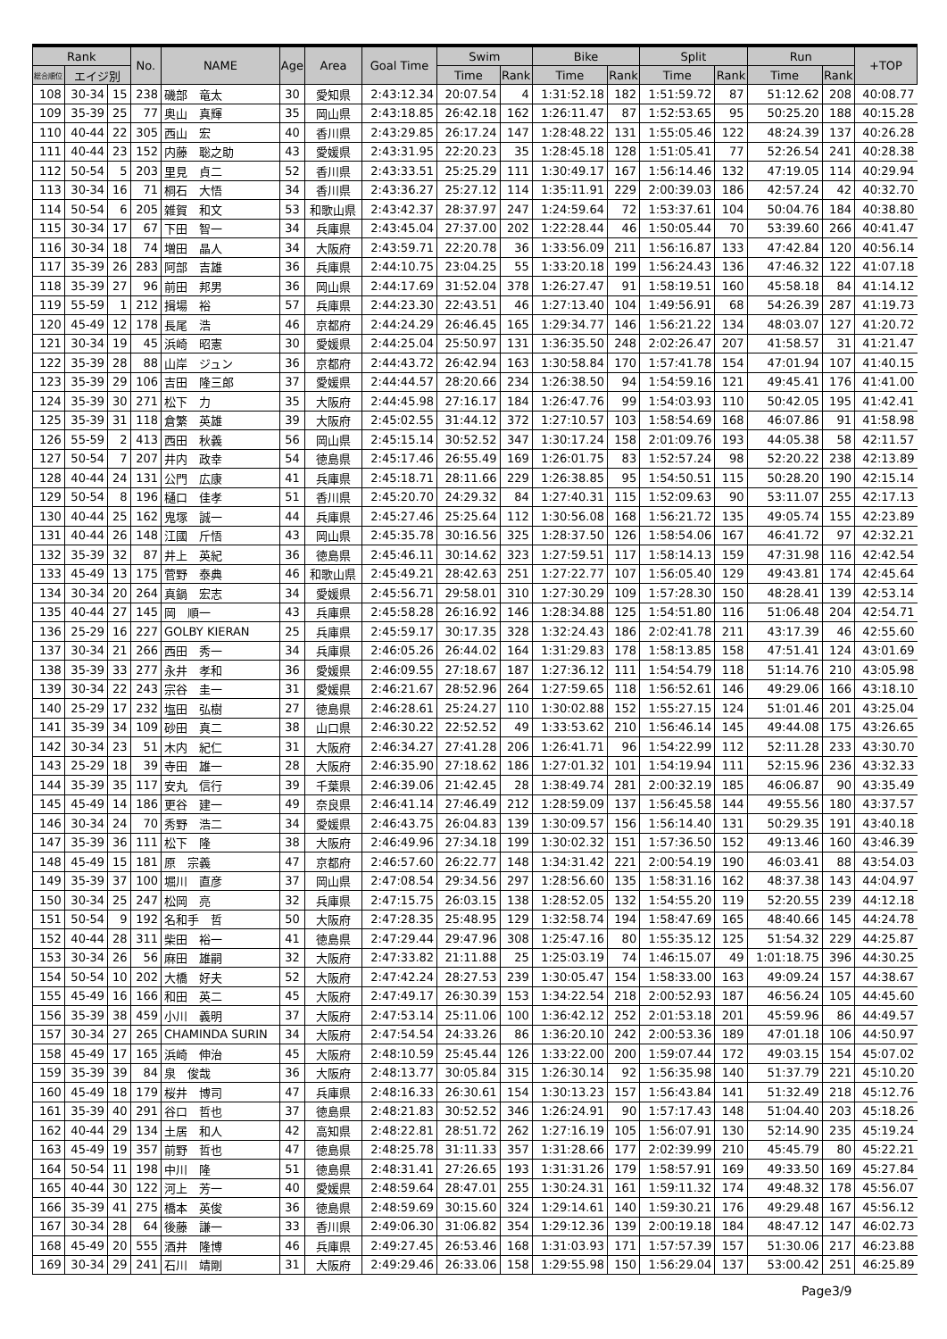| Rank | | | No. | NAME | Age | Area | Goal Time | Swim | | Bike | | Split | | Run | | +TOP |
| --- | --- | --- | --- | --- | --- | --- | --- | --- | --- | --- | --- | --- | --- | --- | --- | --- |
| 総合順位 | エイジ別 | | | | | | | Time | Rank | Time | Rank | Time | Rank | Time | Rank | |
| 108 | 30-34 | 15 | 238 | 磯部 竜太 | 30 | 愛知県 | 2:43:12.34 | 20:07.54 | 4 | 1:31:52.18 | 182 | 1:51:59.72 | 87 | 51:12.62 | 208 | 40:08.77 |
| 109 | 35-39 | 25 | 77 | 奥山 真輝 | 35 | 岡山県 | 2:43:18.85 | 26:42.18 | 162 | 1:26:11.47 | 87 | 1:52:53.65 | 95 | 50:25.20 | 188 | 40:15.28 |
| 110 | 40-44 | 22 | 305 | 西山 宏 | 40 | 香川県 | 2:43:29.85 | 26:17.24 | 147 | 1:28:48.22 | 131 | 1:55:05.46 | 122 | 48:24.39 | 137 | 40:26.28 |
| 111 | 40-44 | 23 | 152 | 内藤 聡之助 | 43 | 愛媛県 | 2:43:31.95 | 22:20.23 | 35 | 1:28:45.18 | 128 | 1:51:05.41 | 77 | 52:26.54 | 241 | 40:28.38 |
| 112 | 50-54 | 5 | 203 | 里見 貞二 | 52 | 香川県 | 2:43:33.51 | 25:25.29 | 111 | 1:30:49.17 | 167 | 1:56:14.46 | 132 | 47:19.05 | 114 | 40:29.94 |
| 113 | 30-34 | 16 | 71 | 桐石 大悟 | 34 | 香川県 | 2:43:36.27 | 25:27.12 | 114 | 1:35:11.91 | 229 | 2:00:39.03 | 186 | 42:57.24 | 42 | 40:32.70 |
| 114 | 50-54 | 6 | 205 | 雑賀 和文 | 53 | 和歌山県 | 2:43:42.37 | 28:37.97 | 247 | 1:24:59.64 | 72 | 1:53:37.61 | 104 | 50:04.76 | 184 | 40:38.80 |
| 115 | 30-34 | 17 | 67 | 下田 智一 | 34 | 兵庫県 | 2:43:45.04 | 27:37.00 | 202 | 1:22:28.44 | 46 | 1:50:05.44 | 70 | 53:39.60 | 266 | 40:41.47 |
| 116 | 30-34 | 18 | 74 | 増田 晶人 | 34 | 大阪府 | 2:43:59.71 | 22:20.78 | 36 | 1:33:56.09 | 211 | 1:56:16.87 | 133 | 47:42.84 | 120 | 40:56.14 |
| 117 | 35-39 | 26 | 283 | 阿部 吉雄 | 36 | 兵庫県 | 2:44:10.75 | 23:04.25 | 55 | 1:33:20.18 | 199 | 1:56:24.43 | 136 | 47:46.32 | 122 | 41:07.18 |
| 118 | 35-39 | 27 | 96 | 前田 邦男 | 36 | 岡山県 | 2:44:17.69 | 31:52.04 | 378 | 1:26:27.47 | 91 | 1:58:19.51 | 160 | 45:58.18 | 84 | 41:14.12 |
| 119 | 55-59 | 1 | 212 | 揖場 裕 | 57 | 兵庫県 | 2:44:23.30 | 22:43.51 | 46 | 1:27:13.40 | 104 | 1:49:56.91 | 68 | 54:26.39 | 287 | 41:19.73 |
| 120 | 45-49 | 12 | 178 | 長尾 浩 | 46 | 京都府 | 2:44:24.29 | 26:46.45 | 165 | 1:29:34.77 | 146 | 1:56:21.22 | 134 | 48:03.07 | 127 | 41:20.72 |
| 121 | 30-34 | 19 | 45 | 浜崎 昭憲 | 30 | 愛媛県 | 2:44:25.04 | 25:50.97 | 131 | 1:36:35.50 | 248 | 2:02:26.47 | 207 | 41:58.57 | 31 | 41:21.47 |
| 122 | 35-39 | 28 | 88 | 山岸 ジュン | 36 | 京都府 | 2:44:43.72 | 26:42.94 | 163 | 1:30:58.84 | 170 | 1:57:41.78 | 154 | 47:01.94 | 107 | 41:40.15 |
| 123 | 35-39 | 29 | 106 | 吉田 隆三郎 | 37 | 愛媛県 | 2:44:44.57 | 28:20.66 | 234 | 1:26:38.50 | 94 | 1:54:59.16 | 121 | 49:45.41 | 176 | 41:41.00 |
| 124 | 35-39 | 30 | 271 | 松下 力 | 35 | 大阪府 | 2:44:45.98 | 27:16.17 | 184 | 1:26:47.76 | 99 | 1:54:03.93 | 110 | 50:42.05 | 195 | 41:42.41 |
| 125 | 35-39 | 31 | 118 | 倉繁 英雄 | 39 | 大阪府 | 2:45:02.55 | 31:44.12 | 372 | 1:27:10.57 | 103 | 1:58:54.69 | 168 | 46:07.86 | 91 | 41:58.98 |
| 126 | 55-59 | 2 | 413 | 西田 秋義 | 56 | 岡山県 | 2:45:15.14 | 30:52.52 | 347 | 1:30:17.24 | 158 | 2:01:09.76 | 193 | 44:05.38 | 58 | 42:11.57 |
| 127 | 50-54 | 7 | 207 | 井内 政幸 | 54 | 徳島県 | 2:45:17.46 | 26:55.49 | 169 | 1:26:01.75 | 83 | 1:52:57.24 | 98 | 52:20.22 | 238 | 42:13.89 |
| 128 | 40-44 | 24 | 131 | 公門 広康 | 41 | 兵庫県 | 2:45:18.71 | 28:11.66 | 229 | 1:26:38.85 | 95 | 1:54:50.51 | 115 | 50:28.20 | 190 | 42:15.14 |
| 129 | 50-54 | 8 | 196 | 樋口 佳孝 | 51 | 香川県 | 2:45:20.70 | 24:29.32 | 84 | 1:27:40.31 | 115 | 1:52:09.63 | 90 | 53:11.07 | 255 | 42:17.13 |
| 130 | 40-44 | 25 | 162 | 鬼塚 誠一 | 44 | 兵庫県 | 2:45:27.46 | 25:25.64 | 112 | 1:30:56.08 | 168 | 1:56:21.72 | 135 | 49:05.74 | 155 | 42:23.89 |
| 131 | 40-44 | 26 | 148 | 江國 斤悟 | 43 | 岡山県 | 2:45:35.78 | 30:16.56 | 325 | 1:28:37.50 | 126 | 1:58:54.06 | 167 | 46:41.72 | 97 | 42:32.21 |
| 132 | 35-39 | 32 | 87 | 井上 英紀 | 36 | 徳島県 | 2:45:46.11 | 30:14.62 | 323 | 1:27:59.51 | 117 | 1:58:14.13 | 159 | 47:31.98 | 116 | 42:42.54 |
| 133 | 45-49 | 13 | 175 | 菅野 泰典 | 46 | 和歌山県 | 2:45:49.21 | 28:42.63 | 251 | 1:27:22.77 | 107 | 1:56:05.40 | 129 | 49:43.81 | 174 | 42:45.64 |
| 134 | 30-34 | 20 | 264 | 真鍋 宏志 | 34 | 愛媛県 | 2:45:56.71 | 29:58.01 | 310 | 1:27:30.29 | 109 | 1:57:28.30 | 150 | 48:28.41 | 139 | 42:53.14 |
| 135 | 40-44 | 27 | 145 | 岡 順一 | 43 | 兵庫県 | 2:45:58.28 | 26:16.92 | 146 | 1:28:34.88 | 125 | 1:54:51.80 | 116 | 51:06.48 | 204 | 42:54.71 |
| 136 | 25-29 | 16 | 227 | GOLBY KIERAN | 25 | 兵庫県 | 2:45:59.17 | 30:17.35 | 328 | 1:32:24.43 | 186 | 2:02:41.78 | 211 | 43:17.39 | 46 | 42:55.60 |
| 137 | 30-34 | 21 | 266 | 西田 秀一 | 34 | 兵庫県 | 2:46:05.26 | 26:44.02 | 164 | 1:31:29.83 | 178 | 1:58:13.85 | 158 | 47:51.41 | 124 | 43:01.69 |
| 138 | 35-39 | 33 | 277 | 永井 孝和 | 36 | 愛媛県 | 2:46:09.55 | 27:18.67 | 187 | 1:27:36.12 | 111 | 1:54:54.79 | 118 | 51:14.76 | 210 | 43:05.98 |
| 139 | 30-34 | 22 | 243 | 宗谷 圭一 | 31 | 愛媛県 | 2:46:21.67 | 28:52.96 | 264 | 1:27:59.65 | 118 | 1:56:52.61 | 146 | 49:29.06 | 166 | 43:18.10 |
| 140 | 25-29 | 17 | 232 | 塩田 弘樹 | 27 | 徳島県 | 2:46:28.61 | 25:24.27 | 110 | 1:30:02.88 | 152 | 1:55:27.15 | 124 | 51:01.46 | 201 | 43:25.04 |
| 141 | 35-39 | 34 | 109 | 砂田 真二 | 38 | 山口県 | 2:46:30.22 | 22:52.52 | 49 | 1:33:53.62 | 210 | 1:56:46.14 | 145 | 49:44.08 | 175 | 43:26.65 |
| 142 | 30-34 | 23 | 51 | 木内 紀仁 | 31 | 大阪府 | 2:46:34.27 | 27:41.28 | 206 | 1:26:41.71 | 96 | 1:54:22.99 | 112 | 52:11.28 | 233 | 43:30.70 |
| 143 | 25-29 | 18 | 39 | 寺田 雄一 | 28 | 大阪府 | 2:46:35.90 | 27:18.62 | 186 | 1:27:01.32 | 101 | 1:54:19.94 | 111 | 52:15.96 | 236 | 43:32.33 |
| 144 | 35-39 | 35 | 117 | 安丸 信行 | 39 | 千葉県 | 2:46:39.06 | 21:42.45 | 28 | 1:38:49.74 | 281 | 2:00:32.19 | 185 | 46:06.87 | 90 | 43:35.49 |
| 145 | 45-49 | 14 | 186 | 更谷 建一 | 49 | 奈良県 | 2:46:41.14 | 27:46.49 | 212 | 1:28:59.09 | 137 | 1:56:45.58 | 144 | 49:55.56 | 180 | 43:37.57 |
| 146 | 30-34 | 24 | 70 | 秀野 浩二 | 34 | 愛媛県 | 2:46:43.75 | 26:04.83 | 139 | 1:30:09.57 | 156 | 1:56:14.40 | 131 | 50:29.35 | 191 | 43:40.18 |
| 147 | 35-39 | 36 | 111 | 松下 隆 | 38 | 大阪府 | 2:46:49.96 | 27:34.18 | 199 | 1:30:02.32 | 151 | 1:57:36.50 | 152 | 49:13.46 | 160 | 43:46.39 |
| 148 | 45-49 | 15 | 181 | 原 宗義 | 47 | 京都府 | 2:46:57.60 | 26:22.77 | 148 | 1:34:31.42 | 221 | 2:00:54.19 | 190 | 46:03.41 | 88 | 43:54.03 |
| 149 | 35-39 | 37 | 100 | 堀川 直彦 | 37 | 岡山県 | 2:47:08.54 | 29:34.56 | 297 | 1:28:56.60 | 135 | 1:58:31.16 | 162 | 48:37.38 | 143 | 44:04.97 |
| 150 | 30-34 | 25 | 247 | 松岡 亮 | 32 | 兵庫県 | 2:47:15.75 | 26:03.15 | 138 | 1:28:52.05 | 132 | 1:54:55.20 | 119 | 52:20.55 | 239 | 44:12.18 |
| 151 | 50-54 | 9 | 192 | 名和手 哲 | 50 | 大阪府 | 2:47:28.35 | 25:48.95 | 129 | 1:32:58.74 | 194 | 1:58:47.69 | 165 | 48:40.66 | 145 | 44:24.78 |
| 152 | 40-44 | 28 | 311 | 柴田 裕一 | 41 | 徳島県 | 2:47:29.44 | 29:47.96 | 308 | 1:25:47.16 | 80 | 1:55:35.12 | 125 | 51:54.32 | 229 | 44:25.87 |
| 153 | 30-34 | 26 | 56 | 麻田 雄嗣 | 32 | 大阪府 | 2:47:33.82 | 21:11.88 | 25 | 1:25:03.19 | 74 | 1:46:15.07 | 49 | 1:01:18.75 | 396 | 44:30.25 |
| 154 | 50-54 | 10 | 202 | 大橋 好夫 | 52 | 大阪府 | 2:47:42.24 | 28:27.53 | 239 | 1:30:05.47 | 154 | 1:58:33.00 | 163 | 49:09.24 | 157 | 44:38.67 |
| 155 | 45-49 | 16 | 166 | 和田 英二 | 45 | 大阪府 | 2:47:49.17 | 26:30.39 | 153 | 1:34:22.54 | 218 | 2:00:52.93 | 187 | 46:56.24 | 105 | 44:45.60 |
| 156 | 35-39 | 38 | 459 | 小川 義明 | 37 | 大阪府 | 2:47:53.14 | 25:11.06 | 100 | 1:36:42.12 | 252 | 2:01:53.18 | 201 | 45:59.96 | 86 | 44:49.57 |
| 157 | 30-34 | 27 | 265 | CHAMINDA SURIN | 34 | 大阪府 | 2:47:54.54 | 24:33.26 | 86 | 1:36:20.10 | 242 | 2:00:53.36 | 189 | 47:01.18 | 106 | 44:50.97 |
| 158 | 45-49 | 17 | 165 | 浜崎 伸治 | 45 | 大阪府 | 2:48:10.59 | 25:45.44 | 126 | 1:33:22.00 | 200 | 1:59:07.44 | 172 | 49:03.15 | 154 | 45:07.02 |
| 159 | 35-39 | 39 | 84 | 泉 俊哉 | 36 | 大阪府 | 2:48:13.77 | 30:05.84 | 315 | 1:26:30.14 | 92 | 1:56:35.98 | 140 | 51:37.79 | 221 | 45:10.20 |
| 160 | 45-49 | 18 | 179 | 桜井 博司 | 47 | 兵庫県 | 2:48:16.33 | 26:30.61 | 154 | 1:30:13.23 | 157 | 1:56:43.84 | 141 | 51:32.49 | 218 | 45:12.76 |
| 161 | 35-39 | 40 | 291 | 谷口 哲也 | 37 | 徳島県 | 2:48:21.83 | 30:52.52 | 346 | 1:26:24.91 | 90 | 1:57:17.43 | 148 | 51:04.40 | 203 | 45:18.26 |
| 162 | 40-44 | 29 | 134 | 土居 和人 | 42 | 高知県 | 2:48:22.81 | 28:51.72 | 262 | 1:27:16.19 | 105 | 1:56:07.91 | 130 | 52:14.90 | 235 | 45:19.24 |
| 163 | 45-49 | 19 | 357 | 前野 哲也 | 47 | 徳島県 | 2:48:25.78 | 31:11.33 | 357 | 1:31:28.66 | 177 | 2:02:39.99 | 210 | 45:45.79 | 80 | 45:22.21 |
| 164 | 50-54 | 11 | 198 | 中川 隆 | 51 | 徳島県 | 2:48:31.41 | 27:26.65 | 193 | 1:31:31.26 | 179 | 1:58:57.91 | 169 | 49:33.50 | 169 | 45:27.84 |
| 165 | 40-44 | 30 | 122 | 河上 芳一 | 40 | 愛媛県 | 2:48:59.64 | 28:47.01 | 255 | 1:30:24.31 | 161 | 1:59:11.32 | 174 | 49:48.32 | 178 | 45:56.07 |
| 166 | 35-39 | 41 | 275 | 橋本 英俊 | 36 | 徳島県 | 2:48:59.69 | 30:15.60 | 324 | 1:29:14.61 | 140 | 1:59:30.21 | 176 | 49:29.48 | 167 | 45:56.12 |
| 167 | 30-34 | 28 | 64 | 後藤 謙一 | 33 | 香川県 | 2:49:06.30 | 31:06.82 | 354 | 1:29:12.36 | 139 | 2:00:19.18 | 184 | 48:47.12 | 147 | 46:02.73 |
| 168 | 45-49 | 20 | 555 | 酒井 隆博 | 46 | 兵庫県 | 2:49:27.45 | 26:53.46 | 168 | 1:31:03.93 | 171 | 1:57:57.39 | 157 | 51:30.06 | 217 | 46:23.88 |
| 169 | 30-34 | 29 | 241 | 石川 靖剛 | 31 | 大阪府 | 2:49:29.46 | 26:33.06 | 158 | 1:29:55.98 | 150 | 1:56:29.04 | 137 | 53:00.42 | 251 | 46:25.89 |
Page3/9